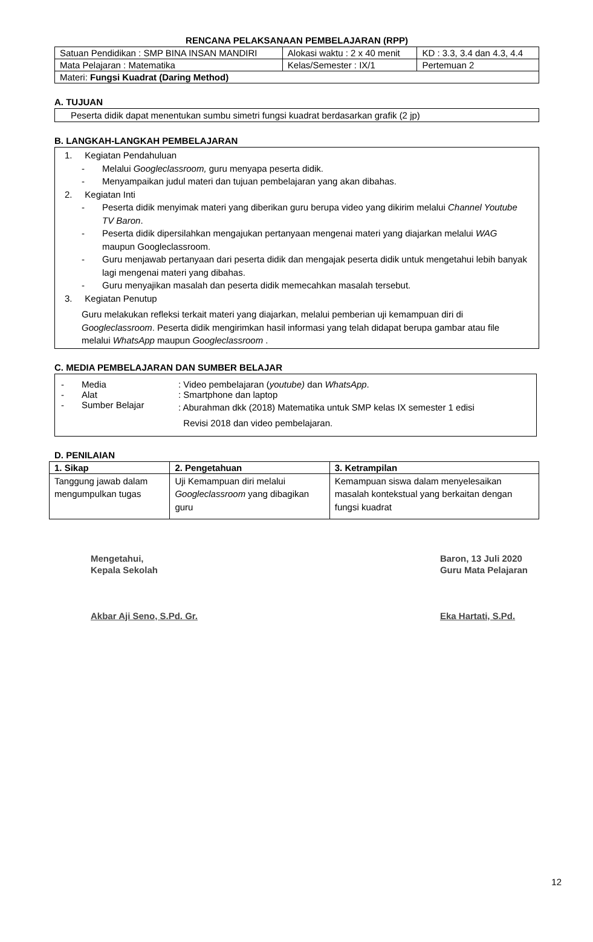RENCANA PELAKSANAAN PEMBELAJARAN (RPP)
| Satuan Pendidikan : SMP BINA INSAN MANDIRI | Alokasi waktu : 2 x 40 menit | KD : 3.3, 3.4 dan 4.3, 4.4 |
| Mata Pelajaran : Matematika | Kelas/Semester : IX/1 | Pertemuan 2 |
| Materi: Fungsi Kuadrat (Daring Method) | | |
A. TUJUAN
Peserta didik dapat menentukan sumbu simetri fungsi kuadrat berdasarkan grafik (2 jp)
B. LANGKAH-LANGKAH PEMBELAJARAN
1. Kegiatan Pendahuluan
- Melalui Googleclassroom, guru menyapa peserta didik.
- Menyampaikan judul materi dan tujuan pembelajaran yang akan dibahas.
2. Kegiatan Inti
- Peserta didik menyimak materi yang diberikan guru berupa video yang dikirim melalui Channel Youtube TV Baron.
- Peserta didik dipersilahkan mengajukan pertanyaan mengenai materi yang diajarkan melalui WAG maupun Googleclassroom.
- Guru menjawab pertanyaan dari peserta didik dan mengajak peserta didik untuk mengetahui lebih banyak lagi mengenai materi yang dibahas.
- Guru menyajikan masalah dan peserta didik memecahkan masalah tersebut.
3. Kegiatan Penutup
Guru melakukan refleksi terkait materi yang diajarkan, melalui pemberian uji kemampuan diri di Googleclassroom. Peserta didik mengirimkan hasil informasi yang telah didapat berupa gambar atau file melalui WhatsApp maupun Googleclassroom .
C. MEDIA PEMBELAJARAN DAN SUMBER BELAJAR
| - | Media | : Video pembelajaran ( youtube) dan WhatsApp . |
| - | Alat | : Smartphone dan laptop |
| - | Sumber Belajar | : Aburahman dkk (2018) Matematika untuk SMP kelas IX semester 1 edisi Revisi 2018 dan video pembelajaran. |
D. PENILAIAN
| 1. Sikap | 2. Pengetahuan | 3. Ketrampilan |
| --- | --- | --- |
| Tanggung jawab dalam mengumpulkan tugas | Uji Kemampuan diri melalui Googleclassroom yang dibagikan guru | Kemampuan siswa dalam menyelesaikan masalah kontekstual yang berkaitan dengan fungsi kuadrat |
Mengetahui,
Kepala Sekolah
Akbar Aji Seno, S.Pd. Gr.
Baron, 13 Juli 2020
Guru Mata Pelajaran
Eka Hartati, S.Pd.
12